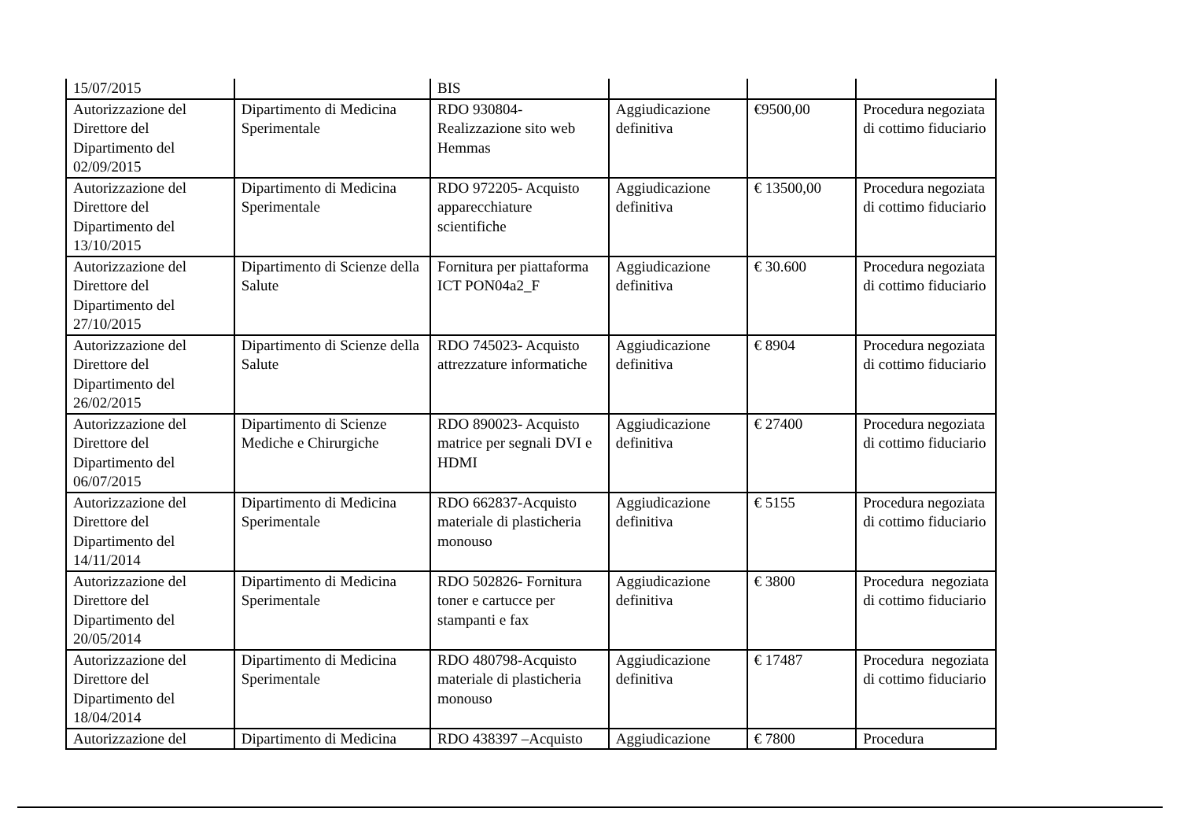| 15/07/2015 | | BIS | | | |
| Autorizzazione del Direttore del Dipartimento del 02/09/2015 | Dipartimento di Medicina Sperimentale | RDO 930804- Realizzazione sito web Hemmas | Aggiudicazione definitiva | €9500,00 | Procedura negoziata di cottimo fiduciario |
| Autorizzazione del Direttore del Dipartimento del 13/10/2015 | Dipartimento di Medicina Sperimentale | RDO 972205- Acquisto apparecchiature scientifiche | Aggiudicazione definitiva | € 13500,00 | Procedura negoziata di cottimo fiduciario |
| Autorizzazione del Direttore del Dipartimento del 27/10/2015 | Dipartimento di Scienze della Salute | Fornitura per piattaforma ICT PON04a2_F | Aggiudicazione definitiva | € 30.600 | Procedura negoziata di cottimo fiduciario |
| Autorizzazione del Direttore del Dipartimento del 26/02/2015 | Dipartimento di Scienze della Salute | RDO 745023- Acquisto attrezzature informatiche | Aggiudicazione definitiva | € 8904 | Procedura negoziata di cottimo fiduciario |
| Autorizzazione del Direttore del Dipartimento del 06/07/2015 | Dipartimento di Scienze Mediche e Chirurgiche | RDO 890023- Acquisto matrice per segnali DVI e HDMI | Aggiudicazione definitiva | € 27400 | Procedura negoziata di cottimo fiduciario |
| Autorizzazione del Direttore del Dipartimento del 14/11/2014 | Dipartimento di Medicina Sperimentale | RDO 662837-Acquisto materiale di plasticheria monouso | Aggiudicazione definitiva | € 5155 | Procedura negoziata di cottimo fiduciario |
| Autorizzazione del Direttore del Dipartimento del 20/05/2014 | Dipartimento di Medicina Sperimentale | RDO 502826- Fornitura toner e cartucce per stampanti e fax | Aggiudicazione definitiva | € 3800 | Procedura negoziata di cottimo fiduciario |
| Autorizzazione del Direttore del Dipartimento del 18/04/2014 | Dipartimento di Medicina Sperimentale | RDO 480798-Acquisto materiale di plasticheria monouso | Aggiudicazione definitiva | € 17487 | Procedura negoziata di cottimo fiduciario |
| Autorizzazione del | Dipartimento di Medicina | RDO 438397 –Acquisto | Aggiudicazione | € 7800 | Procedura |